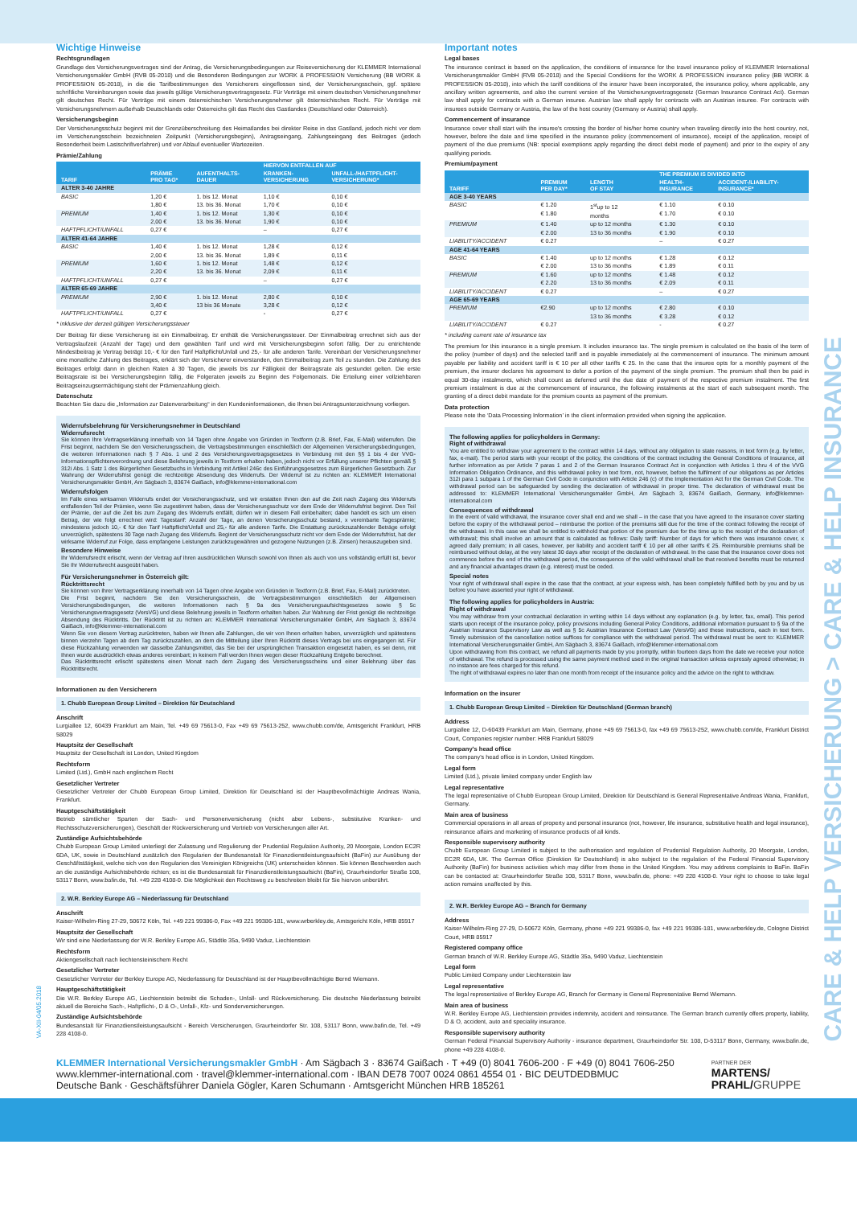VA-XII-04/05.2018
Wichtige Hinweise
Rechtsgrundlagen
Grundlage des Versicherungsvertrages sind der Antrag, die Versicherungsbedingungen zur Reiseversicherung der KLEMMER International Versicherungsmakler GmbH (RVB 05-2018) und die Besonderen Bedingungen zur WORK & PROFESSION Versicherung (BB WORK & PROFESSION 05-2018), in die die Tarifbestimmungen des Versicherers eingeflossen sind, der Versicherungsschein, ggf. spätere schriftliche Vereinbarungen sowie das jeweils gültige Versicherungsvertragsgesetz. Für Verträge mit einem deutschen Versicherungsnehmer gilt deutsches Recht. Für Verträge mit einem österreichischen Versicherungsnehmer gilt österreichisches Recht. Für Verträge mit Versicherungsnehmern außerhalb Deutschlands oder Österreichs gilt das Recht des Gastlandes (Deutschland oder Österreich).
Versicherungsbeginn
Der Versicherungsschutz beginnt mit der Grenzüberschreitung des Heimatlandes bei direkter Reise in das Gastland, jedoch nicht vor dem im Versicherungsschein bezeichneten Zeitpunkt (Versicherungsbeginn), Antragseingang, Zahlungseingang des Beitrages (jedoch Besonderheit beim Lastschriftverfahren) und vor Ablauf eventueller Wartezeiten.
Prämie/Zahlung
| TARIF | PRÄMIE PRO TAG* | AUFENTHALTS- DAUER | HIERVON ENTFALLEN AUF | |
| --- | --- | --- | --- | --- |
| | | | KRANKEN- VERSICHERUNG | UNFALL-/HAFTPFLICHT- VERSICHERUNG* |
| ALTER 3-40 JAHRE | | | | |
| BASIC | 1,20 € 1,80 € | 1. bis 12. Monat 13. bis 36. Monat | 1,10 € 1,70 € | 0,10 € 0,10 € |
| PREMIUM | 1,40 € 2,00 € | 1. bis 12. Monat 13. bis 36. Monat | 1,30 € 1,90 € | 0,10 € 0,10 € |
| HAFTPFLICHT/UNFALL | 0,27 € | | – | 0,27 € |
| ALTER 41-64 JAHRE | | | | |
| BASIC | 1,40 € 2,00 € | 1. bis 12. Monat 13. bis 36. Monat | 1,28 € 1,89 € | 0,12 € 0,11 € |
| PREMIUM | 1,60 € 2,20 € | 1. bis 12. Monat 13. bis 36. Monat | 1,48 € 2,09 € | 0,12 € 0,11 € |
| HAFTPFLICHT/UNFALL | 0,27 € | | – | 0,27 € |
| ALTER 65-69 JAHRE | | | | |
| PREMIUM | 2,90 € 3,40 € | 1. bis 12. Monat 13 bis 36 Monate | 2,80 € 3,28 € | 0,10 € 0,12 € |
| HAFTPFLICHT/UNFALL | 0,27 € | | - | 0,27 € |
* inklusive der derzeit gültigen Versicherungssteuer
Der Beitrag für diese Versicherung ist ein Einmalbeitrag. Er enthält die Versicherungssteuer. Der Einmalbeitrag errechnet sich aus der Vertragslaufzeit (Anzahl der Tage) und dem gewählten Tarif und wird mit Versicherungsbeginn sofort fällig. Der zu entrichtende Mindestbeitrag je Vertrag beträgt 10,- € für den Tarif Haftpflicht/Unfall und 25,- für alle anderen Tarife. Vereinbart der Versicherungsnehmer eine monatliche Zahlung des Beitrages, erklärt sich der Versicherer einverstanden, den Einmalbeitrag zum Teil zu stunden. Die Zahlung des Beitrages erfolgt dann in gleichen Raten á 30 Tagen, die jeweils bis zur Fälligkeit der Beitragsrate als gestundet gelten. Die erste Beitragsrate ist bei Versicherungsbeginn fällig, die Folgeraten jeweils zu Beginn des Folgemonats. Die Erteilung einer vollziehbaren Beitragseinzugsermächtigung steht der Prämienzahlung gleich.
Datenschutz
Beachten Sie dazu die „Information zur Datenverarbeitung“ in den Kundeninformationen, die Ihnen bei Antragsunterzeichnung vorliegen.
Widerrufsbelehrung für Versicherungsnehmer in Deutschland
Widerrufsrecht
Sie können Ihre Vertragserklärung innerhalb von 14 Tagen ohne Angabe von Gründen in Textform (z.B. Brief, Fax, E-Mail) widerrufen. Die Frist beginnt, nachdem Sie den Versicherungsschein, die Vertragsbestimmungen einschließlich der Allgemeinen Versicherungsbedingungen, die weiteren Informationen nach § 7 Abs. 1 und 2 des Versicherungsvertragsgesetzes in Verbindung mit den §§ 1 bis 4 der VVG-Informationspflichtenverordnung und diese Belehrung jeweils in Textform erhalten haben, jedoch nicht vor Erfüllung unserer Pflichten gemäß § 312i Abs. 1 Satz 1 des Bürgerlichen Gesetzbuchs in Verbindung mit Artikel 246c des Einführungsgesetzes zum Bürgerlichen Gesetzbuch. Zur Wahrung der Widerrufsfrist genügt die rechtzeitige Absendung des Widerrufs. Der Widerruf ist zu richten an: KLEMMER International Versicherungsmakler GmbH, Am Sägbach 3, 83674 Gaißach, info@klemmer-international.com
Widerrufsfolgen
Im Falle eines wirksamen Widerrufs endet der Versicherungsschutz, und wir erstatten Ihnen den auf die Zeit nach Zugang des Widerrufs entfallenden Teil der Prämien, wenn Sie zugestimmt haben, dass der Versicherungsschutz vor dem Ende der Widerrufsfrist beginnt. Den Teil der Prämie, der auf die Zeit bis zum Zugang des Widerrufs entfällt, dürfen wir in diesem Fall einbehalten; dabei handelt es sich um einen Betrag, der wie folgt errechnet wird: Tagestarif: Anzahl der Tage, an denen Versicherungsschutz bestand, x vereinbarte Tagesprämie; mindestens jedoch 10,- € für den Tarif Haftpflicht/Unfall und 25,- für alle anderen Tarife. Die Erstattung zurückzuzahlender Beträge erfolgt unverzüglich, spätestens 30 Tage nach Zugang des Widerrufs. Beginnt der Versicherungsschutz nicht vor dem Ende der Widerrufsfrist, hat der wirksame Widerruf zur Folge, dass empfangene Leistungen zurückzugewähren und gezogene Nutzungen (z.B. Zinsen) herauszugeben sind.
Besondere Hinweise
Ihr Widerrufsrecht erlischt, wenn der Vertrag auf Ihren ausdrücklichen Wunsch sowohl von Ihnen als auch von uns vollständig erfüllt ist, bevor Sie Ihr Widerrufsrecht ausgeübt haben.
Für Versicherungsnehmer in Österreich gilt:
Rücktrittsrecht
Sie können von Ihrer Vertragserklärung innerhalb von 14 Tagen ohne Angabe von Gründen in Textform (z.B. Brief, Fax, E-Mail) zurücktreten.
Die Frist beginnt, nachdem Sie den Versicherungsschein, die Vertragsbestimmungen einschließlich der Allgemeinen Versicherungsbedingungen, die weiteren Informationen nach § 9a des Versicherungsaufsichtsgesetzes sowie § 5c Versicherungsvertragsgesetz (VersVG) und diese Belehrung jeweils in Textform erhalten haben. Zur Wahrung der Frist genügt die rechtzeitige Absendung des Rücktritts. Der Rücktritt ist zu richten an: KLEMMER International Versicherungsmakler GmbH, Am Sägbach 3, 83674 Gaißach, info@klemmer-international.com
Wenn Sie von diesem Vertrag zurücktreten, haben wir Ihnen alle Zahlungen, die wir von Ihnen erhalten haben, unverzüglich und spätestens binnen vierzehn Tagen ab dem Tag zurückzuzahlen, an dem die Mitteilung über Ihren Rücktritt dieses Vertrags bei uns eingegangen ist. Für diese Rückzahlung verwenden wir dasselbe Zahlungsmittel, das Sie bei der ursprünglichen Transaktion eingesetzt haben, es sei denn, mit Ihnen wurde ausdrücklich etwas anderes vereinbart; in keinem Fall werden Ihnen wegen dieser Rückzahlung Entgelte berechnet.
Das Rücktrittsrecht erlischt spätestens einen Monat nach dem Zugang des Versicherungsscheins und einer Belehrung über das Rücktrittsrecht.
Informationen zu den Versicherern
1. Chubb European Group Limited – Direktion für Deutschland
Anschrift
Lurgiallee 12, 60439 Frankfurt am Main, Tel. +49 69 75613-0, Fax +49 69 75613-252, www.chubb.com/de, Amtsgericht Frankfurt, HRB 58029
Hauptsitz der Gesellschaft
Hauptsitz der Gesellschaft ist London, United Kingdom
Rechtsform
Limited (Ltd.), GmbH nach englischem Recht
Gesetzlicher Vertreter
Gesetzlicher Vertreter der Chubb European Group Limited, Direktion für Deutschland ist der Hauptbevollmächtigte Andreas Wania, Frankfurt.
Hauptgeschäftstätigkeit
Betrieb sämtlicher Sparten der Sach- und Personenversicherung (nicht aber Lebens-, substitutive Kranken- und Rechtsschutzversicherungen), Geschäft der Rückversicherung und Vertrieb von Versicherungen aller Art.
Zuständige Aufsichtsbehörde
Chubb European Group Limited unterliegt der Zulassung und Regulierung der Prudential Regulation Authority, 20 Moorgate, London EC2R 6DA, UK, sowie in Deutschland zusätzlich den Regularien der Bundesanstalt für Finanzdienstleistungsaufsicht (BaFin) zur Ausübung der Geschäftstätigkeit, welche sich von den Regularien des Vereinigten Königreichs (UK) unterscheiden können. Sie können Beschwerden auch an die zuständige Aufsichtsbehörde richten; es ist die Bundesanstalt für Finanzdienstleistungsaufsicht (BaFin), Graurheindorfer Straße 108, 53117 Bonn, www.bafin.de, Tel. +49 228 4108-0. Die Möglichkeit den Rechtsweg zu beschreiten bleibt für Sie hiervon unberührt.
2. W.R. Berkley Europe AG – Niederlassung für Deutschland
Anschrift
Kaiser-Wilhelm-Ring 27-29, 50672 Köln, Tel. +49 221 99386-0, Fax +49 221 99386-181, www.wrberkley.de, Amtsgericht Köln, HRB 85917
Hauptsitz der Gesellschaft
Wir sind eine Niederlassung der W.R. Berkley Europe AG, Städtle 35a, 9490 Vaduz, Liechtenstein
Rechtsform
Aktiengesellschaft nach liechtensteinischem Recht
Gesetzlicher Vertreter
Gesetzlicher Vertreter der Berkley Europe AG, Niederlassung für Deutschland ist der Hauptbevollmächtigte Bernd Wiemann.
Hauptgeschäftstätigkeit
Die W.R. Berkley Europe AG, Liechtenstein betreibt die Schaden-, Unfall- und Rückversicherung. Die deutsche Niederlassung betreibt aktuell die Bereiche Sach-, Haftpflicht-, D & O-, Unfall-, Kfz- und Sonderversicherungen.
Zuständige Aufsichtsbehörde
Bundesanstalt für Finanzdienstleistungsaufsicht - Bereich Versicherungen, Graurheindorfer Str. 108, 53117 Bonn, www.bafin.de, Tel. +49 228 4108-0.
Important notes
Legal bases
The insurance contract is based on the application, the conditions of insurance for the travel insurance policy of KLEMMER International Versicherungsmakler GmbH (RVB 05-2018) and the Special Conditions for the WORK & PROFESSION insurance policy (BB WORK & PROFESSION 05-2018), into which the tariff conditions of the insurer have been incorporated, the insurance policy, where applicable, any ancillary written agreements, and also the current version of the Versicherungsvertragsgesetz (German Insurance Contract Act). German law shall apply for contracts with a German insuree. Austrian law shall apply for contracts with an Austrian insuree. For contracts with insurees outside Germany or Austria, the law of the host country (Germany or Austria) shall apply.
Commencement of insurance
Insurance cover shall start with the insuree's crossing the border of his/her home country when traveling directly into the host country, not, however, before the date and time specified in the insurance policy (commencement of insurance), receipt of the application, receipt of payment of the due premiums (NB: special exemptions apply regarding the direct debit mode of payment) and prior to the expiry of any qualifying periods.
Premium/payment
| TARIFF | PREMIUM PER DAY* | LENGTH OF STAY | THE PREMIUM IS DIVIDED INTO | |
| --- | --- | --- | --- | --- |
| | | | HEALTH- INSURANCE | ACCIDENT-/LIABILITY- INSURANCE* |
| AGE 3-40 YEARS | | | | |
| BASIC | € 1.20 € 1.80 | 1<sup>st</sup>up to 12 months | € 1.10 € 1.70 | € 0.10 € 0.10 |
| PREMIUM | € 1.40 € 2.00 | up to 12 months 13 to 36 months | € 1.30 € 1.90 | € 0.10 € 0.10 |
| LIABILITY/ACCIDENT | € 0.27 | | – | € 0.27 |
| AGE 41-64 YEARS | | | | |
| BASIC | € 1.40 € 2.00 | up to 12 months 13 to 36 months | € 1.28 € 1.89 | € 0.12 € 0.11 |
| PREMIUM | € 1.60 € 2.20 | up to 12 months 13 to 36 months | € 1.48 € 2.09 | € 0.12 € 0.11 |
| LIABILITY/ACCIDENT | € 0.27 | | – | € 0.27 |
| AGE 65-69 YEARS | | | | |
| PREMIUM | €2.90 | up to 12 months 13 to 36 months | € 2.80 € 3.28 | € 0.10 € 0.12 |
| LIABILITY/ACCIDENT | € 0.27 | | - | € 0.27 |
* including current rate of insurance tax
The premium for this insurance is a single premium. It includes insurance tax. The single premium is calculated on the basis of the term of the policy (number of days) and the selected tariff and is payable immediately at the commencement of insurance. The minimum amount payable per liability and accident tariff is € 10 per all other tariffs € 25. In the case that the insuree opts for a monthly payment of the premium, the insurer declares his agreement to defer a portion of the payment of the single premium. The premium shall then be paid in equal 30-day instalments, which shall count as deferred until the due date of payment of the respective premium instalment. The first premium instalment is due at the commencement of insurance, the following instalments at the start of each subsequent month. The granting of a direct debit mandate for the premium counts as payment of the premium.
Data protection
Please note the ‘Data Processing Information’ in the client information provided when signing the application.
The following applies for policyholders in Germany:
Right of withdrawal
You are entitled to withdraw your agreement to the contract within 14 days, without any obligation to state reasons, in text form (e.g. by letter, fax, e-mail). The period starts with your receipt of the policy, the conditions of the contract including the General Conditions of Insurance, all further information as per Article 7 paras 1 and 2 of the German Insurance Contract Act in conjunction with Articles 1 thru 4 of the VVG Information Obligation Ordinance, and this withdrawal policy in text form, not, however, before the fulfilment of our obligations as per Articles 312i para 1 subpara 1 of the German Civil Code in conjunction with Article 246 (c) of the Implementation Act for the German Civil Code. The withdrawal period can be safeguarded by sending the declaration of withdrawal in proper time. The declaration of withdrawal must be addressed to: KLEMMER International Versicherungsmakler GmbH, Am Sägbach 3, 83674 Gaißach, Germany, info@klemmer-international.com
Consequences of withdrawal
In the event of valid withdrawal, the insurance cover shall end and we shall – in the case that you have agreed to the insurance cover starting before the expiry of the withdrawal period – reimburse the portion of the premiums still due for the time of the contract following the receipt of the withdrawal. In this case we shall be entitled to withhold that portion of the premium due for the time up to the receipt of the declaration of withdrawal; this shall involve an amount that is calculated as follows: Daily tariff: Number of days for which there was insurance cover, x agreed daily premium; in all cases, however, per liability and accident tariff € 10 per all other tariffs € 25. Reimbursible premiums shall be reimbursed without delay, at the very latest 30 days after receipt of the declaration of withdrawal. In the case that the insurance cover does not commence before the end of the withdrawal period, the consequence of the valid withdrawal shall be that received benefits must be returned and any financial advantages drawn (e.g. interest) must be ceded.
Special notes
Your right of withdrawal shall expire in the case that the contract, at your express wish, has been completely fulfilled both by you and by us before you have asserted your right of withdrawal.
The following applies for policyholders in Austria:
Right of withdrawal
You may withdraw from your contractual declaration in writing within 14 days without any explanation (e.g. by letter, fax, email). This period starts upon receipt of the insurance policy, policy provisions including General Policy Conditions, additional information pursuant to § 9a of the Austrian Insurance Supervisory Law as well as § 5c Austrian Insurance Contract Law (VersVG) and these instructions, each in text form. Timely submission of the cancellation notice suffices for compliance with the withdrawal period. The withdrawal must be sent to: KLEMMER International Versicherungsmakler GmbH, Am Sägbach 3, 83674 Gaißach, info@klemmer-international.com
Upon withdrawing from this contract, we refund all payments made by you promptly, within fourteen days from the date we receive your notice of withdrawal. The refund is processed using the same payment method used in the original transaction unless expressly agreed otherwise; in no instance are fees charged for this refund.
The right of withdrawal expires no later than one month from receipt of the insurance policy and the advice on the right to withdraw.
Information on the insurer
1. Chubb European Group Limited – Direktion für Deutschland (German branch)
Address
Lurgiallee 12, D-60439 Frankfurt am Main, Germany, phone +49 69 75613-0, fax +49 69 75613-252, www.chubb.com/de, Frankfurt District Court, Companies register number: HRB Frankfurt 58029
Company's head office
The company's head office is in London, United Kingdom.
Legal form
Limited (Ltd.), private limited company under English law
Legal representative
The legal representative of Chubb European Group Limited, Direktion für Deutschland is General Representative Andreas Wania, Frankfurt, Germany.
Main area of business
Commercial operations in all areas of property and personal insurance (not, however, life insurance, substitutive health and legal insurance), reinsurance affairs and marketing of insurance products of all kinds.
Responsible supervisory authority
Chubb European Group Limited is subject to the authorisation and regulation of Prudential Regulation Authority, 20 Moorgate, London, EC2R 6DA, UK. The German Office (Direktion für Deutschland) is also subject to the regulation of the Federal Financial Supervisory Authority (BaFin) for business activities which may differ from those in the United Kingdom. You may address complaints to BaFin. BaFin can be contacted at: Graurheindorfer Straße 108, 53117 Bonn, www.bafin.de, phone: +49 228 4108-0. Your right to choose to take legal action remains unaffected by this.
2. W.R. Berkley Europe AG – Branch for Germany
Address
Kaiser-Wilhelm-Ring 27-29, D-50672 Köln, Germany, phone +49 221 99386-0, fax +49 221 99386-181, www.wrberkley.de, Cologne District Court, HRB 85917
Registered company office
German branch of W.R. Berkley Europe AG, Städtle 35a, 9490 Vaduz, Liechtenstein
Legal form
Public Limited Company under Liechtenstein law
Legal representative
The legal representative of Berkley Europe AG, Branch for Germany is General Representative Bernd Wiemann.
Main area of business
W.R. Berkley Europe AG, Liechtenstein provides indemnity, accident and reinsurance. The German branch currently offers property, liability, D & O, accident, auto and speciality insurance.
Responsible supervisory authority
German Federal Financial Supervisory Authority - insurance department, Graurheindorfer Str. 108, D-53117 Bonn, Germany, www.bafin.de, phone +49 228 4108-0.
CARE & HELP VERSICHERUNG > CARE & HELP INSURANCE
KLEMMER International Versicherungsmakler GmbH · Am Sägbach 3 · 83674 Gaißach · T +49 (0) 8041 7606-200 · F +49 (0) 8041 7606-250
www.klemmer-international.com · travel@klemmer-international.com · IBAN DE78 7007 0024 0861 4554 01 · BIC DEUTDEDBMUC
Deutsche Bank · Geschäftsführer Daniela Gögler, Karen Schumann · Amtsgericht München HRB 185261
PARTNER DER
MARTENS/
PRAHL/GRUPPE